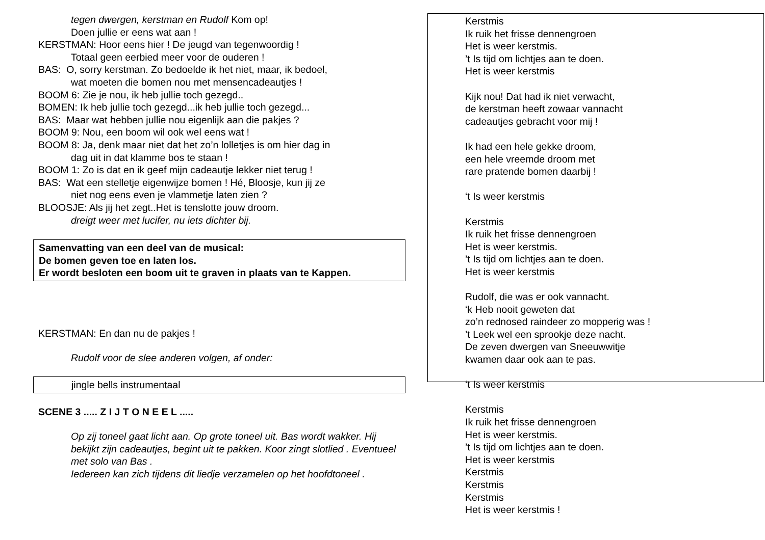tegen dwergen, kerstman en Rudolf Kom op!
Doen jullie er eens wat aan !
KERSTMAN: Hoor eens hier ! De jeugd van tegenwoordig !
Totaal geen eerbied meer voor de ouderen !
BAS: O, sorry kerstman. Zo bedoelde ik het niet, maar, ik bedoel,
wat moeten die bomen nou met mensencadeautjes !
BOOM 6: Zie je nou, ik heb jullie toch gezegd..
BOMEN: Ik heb jullie toch gezegd...ik heb jullie toch gezegd...
BAS: Maar wat hebben jullie nou eigenlijk aan die pakjes ?
BOOM 9: Nou, een boom wil ook wel eens wat !
BOOM 8: Ja, denk maar niet dat het zo’n lolletjes is om hier dag in
dag uit in dat klamme bos te staan !
BOOM 1: Zo is dat en ik geef mijn cadeautje lekker niet terug !
BAS: Wat een stelletje eigenwijze bomen ! Hé, Bloosje, kun jij ze
niet nog eens even je vlammetje laten zien ?
BLOOSJE: Als jij het zegt..Het is tenslotte jouw droom.
dreigt weer met lucifer, nu iets dichter bij.
Samenvatting van een deel van de musical:
De bomen geven toe en laten los.
Er wordt besloten een boom uit te graven in plaats van te Kappen.
KERSTMAN: En dan nu de pakjes !
Rudolf voor de slee anderen volgen, af onder:
jingle bells instrumentaal
SCENE 3 ..... Z I J T O N E E L .....
Op zij toneel gaat licht aan. Op grote toneel uit. Bas wordt wakker. Hij bekijkt zijn cadeautjes, begint uit te pakken. Koor zingt slotlied . Eventueel met solo van Bas .
Iedereen kan zich tijdens dit liedje verzamelen op het hoofdtoneel .
Kerstmis
Ik ruik het frisse dennengroen
Het is weer kerstmis.
’t Is tijd om lichtjes aan te doen.
Het is weer kerstmis
Kijk nou! Dat had ik niet verwacht,
de kerstman heeft zowaar vannacht
cadeautjes gebracht voor mij !
Ik had een hele gekke droom,
een hele vreemde droom met
rare pratende bomen daarbij !
‘t Is weer kerstmis
Kerstmis
Ik ruik het frisse dennengroen
Het is weer kerstmis.
’t Is tijd om lichtjes aan te doen.
Het is weer kerstmis
Rudolf, die was er ook vannacht.
‘k Heb nooit geweten dat
zo’n rednosed raindeer zo mopperig was !
’t Leek wel een sprookje deze nacht.
De zeven dwergen van Sneeuwwitje
kwamen daar ook aan te pas.
‘t Is weer kerstmis
Kerstmis
Ik ruik het frisse dennengroen
Het is weer kerstmis.
’t Is tijd om lichtjes aan te doen.
Het is weer kerstmis
Kerstmis
Kerstmis
Kerstmis
Het is weer kerstmis !